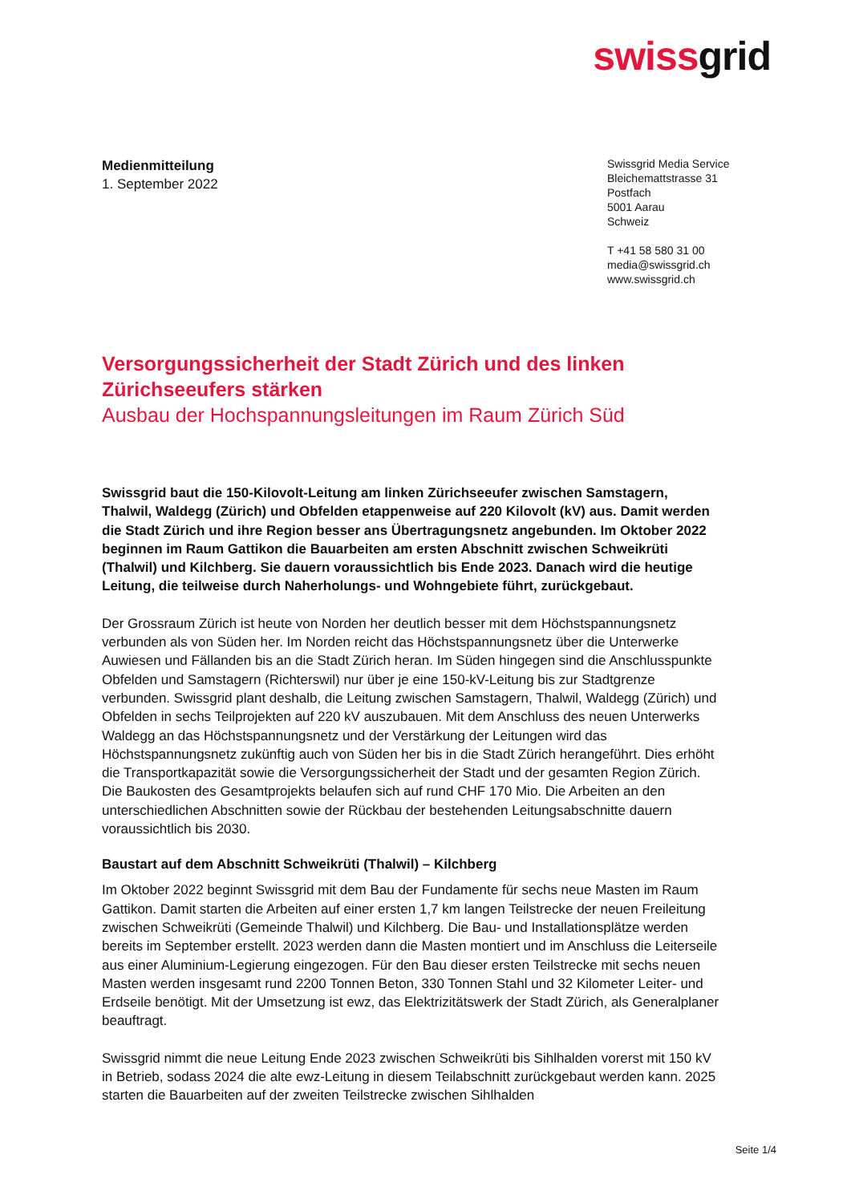swissgrid
Medienmitteilung
1. September 2022
Swissgrid Media Service
Bleichemattstrasse 31
Postfach
5001 Aarau
Schweiz
T +41 58 580 31 00
media@swissgrid.ch
www.swissgrid.ch
Versorgungssicherheit der Stadt Zürich und des linken Zürichseeufers stärken
Ausbau der Hochspannungsleitungen im Raum Zürich Süd
Swissgrid baut die 150-Kilovolt-Leitung am linken Zürichseeufer zwischen Samstagern, Thalwil, Waldegg (Zürich) und Obfelden etappenweise auf 220 Kilovolt (kV) aus. Damit werden die Stadt Zürich und ihre Region besser ans Übertragungsnetz angebunden. Im Oktober 2022 beginnen im Raum Gattikon die Bauarbeiten am ersten Abschnitt zwischen Schweikrüti (Thalwil) und Kilchberg. Sie dauern voraussichtlich bis Ende 2023. Danach wird die heutige Leitung, die teilweise durch Naherholungs- und Wohngebiete führt, zurückgebaut.
Der Grossraum Zürich ist heute von Norden her deutlich besser mit dem Höchstspannungsnetz verbunden als von Süden her. Im Norden reicht das Höchstspannungsnetz über die Unterwerke Auwiesen und Fällanden bis an die Stadt Zürich heran. Im Süden hingegen sind die Anschlusspunkte Obfelden und Samstagern (Richterswil) nur über je eine 150-kV-Leitung bis zur Stadtgrenze verbunden. Swissgrid plant deshalb, die Leitung zwischen Samstagern, Thalwil, Waldegg (Zürich) und Obfelden in sechs Teilprojekten auf 220 kV auszubauen. Mit dem Anschluss des neuen Unterwerks Waldegg an das Höchstspannungsnetz und der Verstärkung der Leitungen wird das Höchstspannungsnetz zukünftig auch von Süden her bis in die Stadt Zürich herangeführt. Dies erhöht die Transportkapazität sowie die Versorgungssicherheit der Stadt und der gesamten Region Zürich. Die Baukosten des Gesamtprojekts belaufen sich auf rund CHF 170 Mio. Die Arbeiten an den unterschiedlichen Abschnitten sowie der Rückbau der bestehenden Leitungsabschnitte dauern voraussichtlich bis 2030.
Baustart auf dem Abschnitt Schweikrüti (Thalwil) – Kilchberg
Im Oktober 2022 beginnt Swissgrid mit dem Bau der Fundamente für sechs neue Masten im Raum Gattikon. Damit starten die Arbeiten auf einer ersten 1,7 km langen Teilstrecke der neuen Freileitung zwischen Schweikrüti (Gemeinde Thalwil) und Kilchberg. Die Bau- und Installationsplätze werden bereits im September erstellt. 2023 werden dann die Masten montiert und im Anschluss die Leiterseile aus einer Aluminium-Legierung eingezogen. Für den Bau dieser ersten Teilstrecke mit sechs neuen Masten werden insgesamt rund 2200 Tonnen Beton, 330 Tonnen Stahl und 32 Kilometer Leiter- und Erdseile benötigt. Mit der Umsetzung ist ewz, das Elektrizitätswerk der Stadt Zürich, als Generalplaner beauftragt.
Swissgrid nimmt die neue Leitung Ende 2023 zwischen Schweikrüti bis Sihlhalden vorerst mit 150 kV in Betrieb, sodass 2024 die alte ewz-Leitung in diesem Teilabschnitt zurückgebaut werden kann. 2025 starten die Bauarbeiten auf der zweiten Teilstrecke zwischen Sihlhalden
Seite 1/4